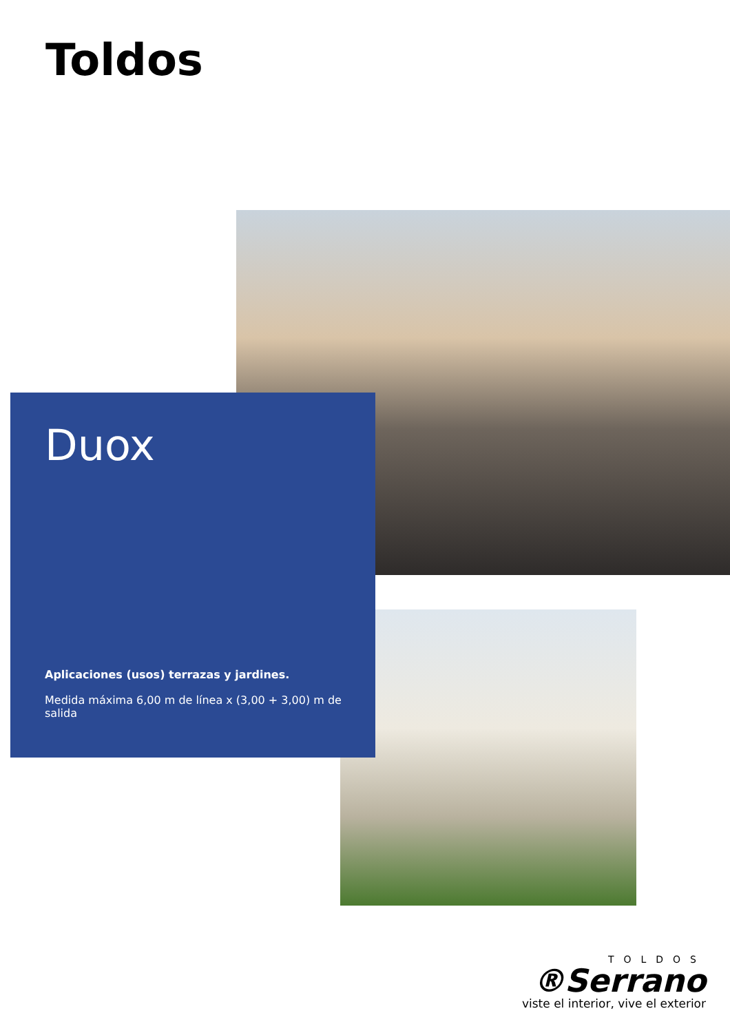Toldos
Duox
Aplicaciones (usos) terrazas y jardines.
Medida máxima 6,00 m de línea x (3,00 + 3,00) m de salida
TOLDOS
®Serrano
viste el interior, vive el exterior